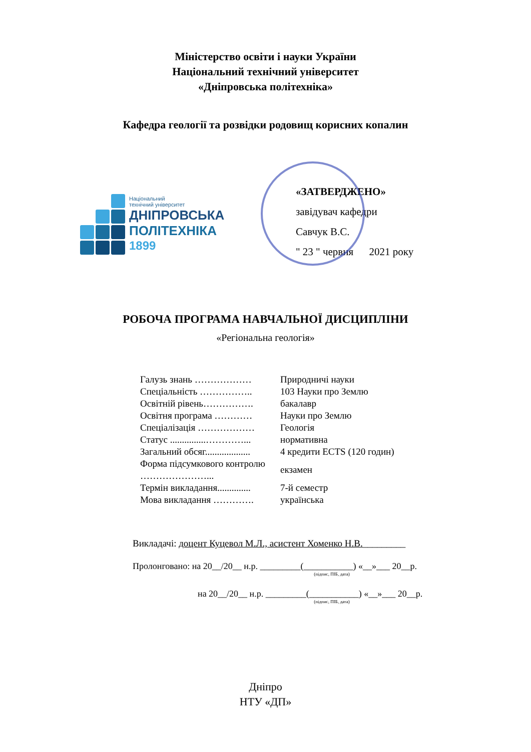Міністерство освіти і науки України
Національний технічний університет
«Дніпровська політехніка»
Кафедра геології та розвідки родовищ корисних копалин
Національний
технічний університет
ДНІПРОВСЬКА
ПОЛІТЕХНІКА
1899
«ЗАТВЕРДЖЕНО»
завідувач кафедри
Савчук В.С.
" 23 " червня 2021 року
РОБОЧА ПРОГРАМА НАВЧАЛЬНОЇ ДИСЦИПЛІНИ
«Регіональна геологія»
| Галузь знань ……………… | Природничі науки |
| Спеціальність …………….. | 103 Науки про Землю |
| Освітній рівень……………. | бакалавр |
| Освітня програма ………… | Науки про Землю |
| Спеціалізація ……………… | Геологія |
| Статус ...............…………... | нормативна |
| Загальний обсяг................... | 4 кредити ECTS (120 годин) |
| Форма підсумкового контролю …………………... | екзамен |
| Термін викладання.............. | 7-й семестр |
| Мова викладання …………. | українська |
Викладачі: доцент Куцевол М.Л., асистент Хоменко Н.В._________
Пролонговано: на 20__/20__ н.р. _________(___________) «__»___ 20__р.
(підпис, ПІБ, дата)
на 20__/20__ н.р. _________(___________) «__»___ 20__р.
(підпис, ПІБ, дата)
Дніпро
НТУ «ДП»